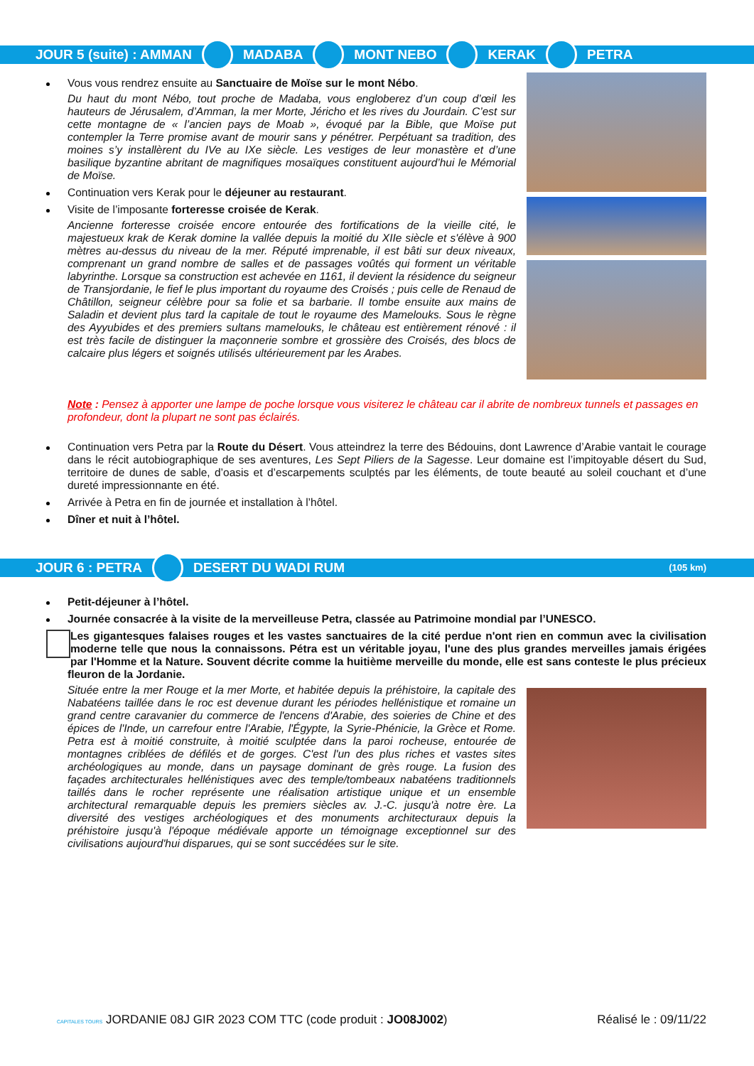JOUR 5 (suite) : AMMAN MADABA MONT NEBO KERAK PETRA
Vous vous rendrez ensuite au Sanctuaire de Moïse sur le mont Nébo.
Du haut du mont Nébo, tout proche de Madaba, vous engloberez d’un coup d’œil les hauteurs de Jérusalem, d’Amman, la mer Morte, Jéricho et les rives du Jourdain. C’est sur cette montagne de « l’ancien pays de Moab », évoqué par la Bible, que Moïse put contempler la Terre promise avant de mourir sans y pénétrer. Perpétuant sa tradition, des moines s’y installèrent du IVe au IXe siècle. Les vestiges de leur monastère et d’une basilique byzantine abritant de magnifiques mosaïques constituent aujourd’hui le Mémorial de Moïse.
Continuation vers Kerak pour le déjeuner au restaurant.
Visite de l’imposante forteresse croisée de Kerak.
Ancienne forteresse croisée encore entourée des fortifications de la vieille cité, le majestueux krak de Kerak domine la vallée depuis la moitié du XIIe siècle et s'élève à 900 mètres au-dessus du niveau de la mer. Réputé imprenable, il est bâti sur deux niveaux, comprenant un grand nombre de salles et de passages voûtés qui forment un véritable labyrinthe. Lorsque sa construction est achevée en 1161, il devient la résidence du seigneur de Transjordanie, le fief le plus important du royaume des Croisés ; puis celle de Renaud de Châtillon, seigneur célèbre pour sa folie et sa barbarie. Il tombe ensuite aux mains de Saladin et devient plus tard la capitale de tout le royaume des Mamelouks. Sous le règne des Ayyubides et des premiers sultans mamelouks, le château est entièrement rénové : il est très facile de distinguer la maçonnerie sombre et grossière des Croisés, des blocs de calcaire plus légers et soignés utilisés ultérieurement par les Arabes.
Note : Pensez à apporter une lampe de poche lorsque vous visiterez le château car il abrite de nombreux tunnels et passages en profondeur, dont la plupart ne sont pas éclairés.
Continuation vers Petra par la Route du Désert. Vous atteindrez la terre des Bédouins, dont Lawrence d’Arabie vantait le courage dans le récit autobiographique de ses aventures, Les Sept Piliers de la Sagesse. Leur domaine est l’impitoyable désert du Sud, territoire de dunes de sable, d’oasis et d’escarpements sculptés par les éléments, de toute beauté au soleil couchant et d’une dureté impressionnante en été.
Arrivée à Petra en fin de journée et installation à l’hôtel.
Dîner et nuit à l’hôtel.
JOUR 6 : PETRA DESERT DU WADI RUM (105 km)
Petit-déjeuner à l’hôtel.
Journée consacrée à la visite de la merveilleuse Petra, classée au Patrimoine mondial par l’UNESCO.
Les gigantesques falaises rouges et les vastes sanctuaires de la cité perdue n'ont rien en commun avec la civilisation moderne telle que nous la connaissons. Pétra est un véritable joyau, l'une des plus grandes merveilles jamais érigées par l'Homme et la Nature. Souvent décrite comme la huitième merveille du monde, elle est sans conteste le plus précieux fleuron de la Jordanie.
Située entre la mer Rouge et la mer Morte, et habitée depuis la préhistoire, la capitale des Nabatéens taillée dans le roc est devenue durant les périodes hellénistique et romaine un grand centre caravanier du commerce de l'encens d'Arabie, des soieries de Chine et des épices de l'Inde, un carrefour entre l'Arabie, l'Égypte, la Syrie-Phénicie, la Grèce et Rome. Petra est à moitié construite, à moitié sculptée dans la paroi rocheuse, entourée de montagnes criblées de défilés et de gorges. C'est l'un des plus riches et vastes sites archéologiques au monde, dans un paysage dominant de grès rouge. La fusion des façades architecturales hellénistiques avec des temple/tombeaux nabatéens traditionnels taillés dans le rocher représente une réalisation artistique unique et un ensemble architectural remarquable depuis les premiers siècles av. J.-C. jusqu'à notre ère. La diversité des vestiges archéologiques et des monuments architecturaux depuis la préhistoire jusqu'à l'époque médiévale apporte un témoignage exceptionnel sur des civilisations aujourd'hui disparues, qui se sont succédées sur le site.
CAPITALES TOURS JORDANIE 08J GIR 2023 COM TTC (code produit : JO08J002) Réalisé le : 09/11/22